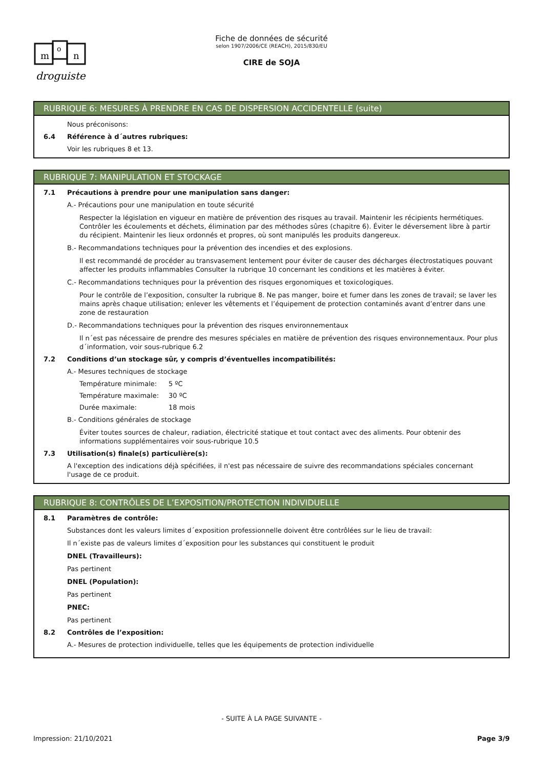m
o
n
droguiste
Fiche de données de sécurité
selon 1907/2006/CE (REACH), 2015/830/EU
CIRE de SOJA
RUBRIQUE 6: MESURES À PRENDRE EN CAS DE DISPERSION ACCIDENTELLE (suite)
Nous préconisons:
6.4 Référence à d´autres rubriques:
Voir les rubriques 8 et 13.
RUBRIQUE 7: MANIPULATION ET STOCKAGE
7.1 Précautions à prendre pour une manipulation sans danger:
A.- Précautions pour une manipulation en toute sécurité
Respecter la législation en vigueur en matière de prévention des risques au travail. Maintenir les récipients hermétiques. Contrôler les écoulements et déchets, élimination par des méthodes sûres (chapitre 6). Éviter le déversement libre à partir du récipient. Maintenir les lieux ordonnés et propres, où sont manipulés les produits dangereux.
B.- Recommandations techniques pour la prévention des incendies et des explosions.
Il est recommandé de procéder au transvasement lentement pour éviter de causer des décharges électrostatiques pouvant affecter les produits inflammables Consulter la rubrique 10 concernant les conditions et les matières à éviter.
C.- Recommandations techniques pour la prévention des risques ergonomiques et toxicologiques.
Pour le contrôle de l’exposition, consulter la rubrique 8. Ne pas manger, boire et fumer dans les zones de travail; se laver les mains après chaque utilisation; enlever les vêtements et l’équipement de protection contaminés avant d’entrer dans une zone de restauration
D.- Recommandations techniques pour la prévention des risques environnementaux
Il n´est pas nécessaire de prendre des mesures spéciales en matière de prévention des risques environnementaux. Pour plus d´information, voir sous-rubrique 6.2
7.2 Conditions d’un stockage sûr, y compris d’éventuelles incompatibilités:
A.- Mesures techniques de stockage
Température minimale: 5 ºC
Température maximale: 30 ºC
Durée maximale: 18 mois
B.- Conditions générales de stockage
Éviter toutes sources de chaleur, radiation, électricité statique et tout contact avec des aliments. Pour obtenir des informations supplémentaires voir sous-rubrique 10.5
7.3 Utilisation(s) finale(s) particulière(s):
A l'exception des indications déjà spécifiées, il n'est pas nécessaire de suivre des recommandations spéciales concernant l'usage de ce produit.
RUBRIQUE 8: CONTRÔLES DE L’EXPOSITION/PROTECTION INDIVIDUELLE
8.1 Paramètres de contrôle:
Substances dont les valeurs limites d´exposition professionnelle doivent être contrôlées sur le lieu de travail:
Il n´existe pas de valeurs limites d´exposition pour les substances qui constituent le produit
DNEL (Travailleurs):
Pas pertinent
DNEL (Population):
Pas pertinent
PNEC:
Pas pertinent
8.2 Contrôles de l’exposition:
A.- Mesures de protection individuelle, telles que les équipements de protection individuelle
- SUITE À LA PAGE SUIVANTE -
Impression: 21/10/2021 Page 3/9